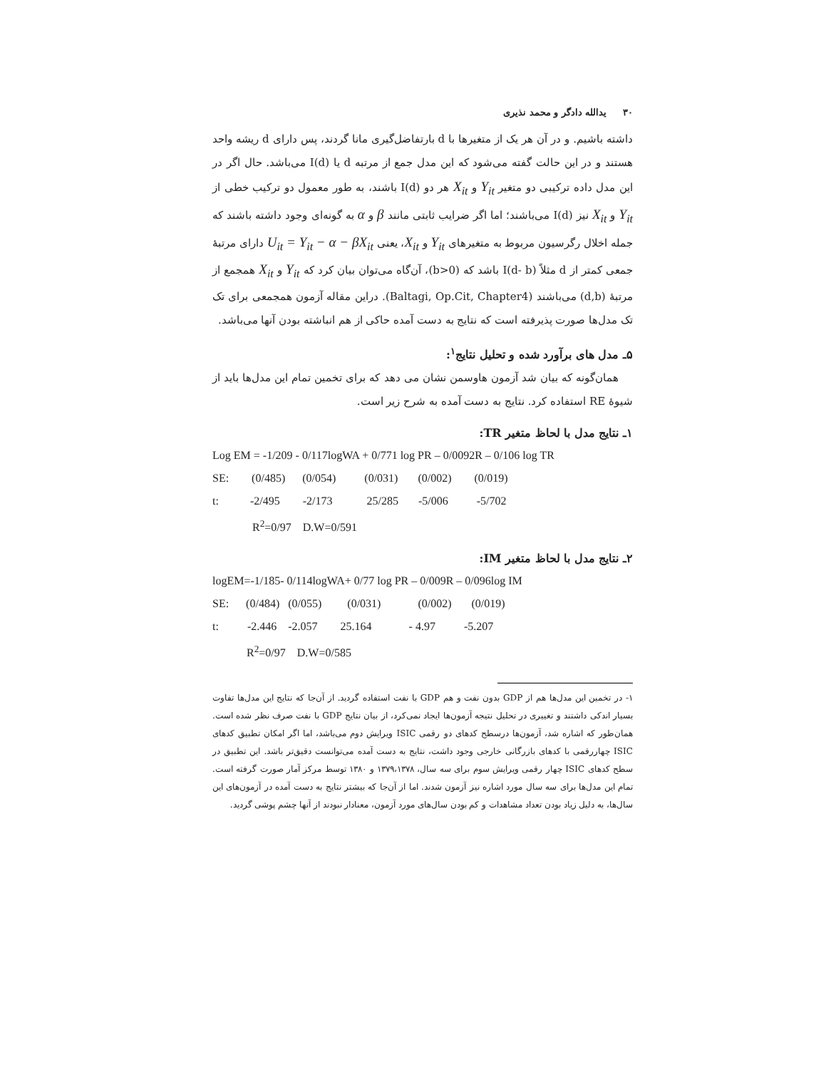۳۰ یدالله دادگر و محمد نذیری
داشته باشیم. و در آن هر یک از متغیرها با d بارتفاضل‌گیری مانا گردند، پس دارای d ریشه واحد هستند و در این حالت گفته می‌شود که این مدل جمع از مرتبه d یا I(d) می‌باشد. حال اگر در این مدل داده ترکیبی دو متغیر Y<sub>it</sub> و X<sub>it</sub> هر دو I(d) باشند، به طور معمول دو ترکیب خطی از Y<sub>it</sub> و X<sub>it</sub> نیز I(d) می‌باشند؛ اما اگر ضرایب ثابتی مانند β و α به گونه‌ای وجود داشته باشند که جمله اخلال رگرسیون مربوط به متغیرهای Y<sub>it</sub> و X<sub>it</sub>، یعنی U<sub>it</sub> = Y<sub>it</sub> − α − βX<sub>it</sub> دارای مرتبهٔ جمعی کمتر از d مثلاً I(d- b) باشد که (b>0)، آن‌گاه می‌توان بیان کرد که Y<sub>it</sub> و X<sub>it</sub> همجمع از مرتبهٔ (d,b) می‌باشند (Baltagi, Op.Cit, Chapter4). دراین مقاله آزمون همجمعی برای تک تک مدل‌ها صورت پذیرفته است که نتایج به دست آمده حاکی از هم انباشته بودن آنها می‌باشد.
۵ـ مدل های برآورد شده و تحلیل نتایج<sup>۱</sup>:
همان‌گونه که بیان شد آزمون هاوسمن نشان می دهد که برای تخمین تمام این مدل‌ها باید از شیوۀ RE استفاده کرد. نتایج به دست آمده به شرح زیر است.
۱ـ نتایج مدل با لحاظ متغیر TR:
Log EM = -1/209 - 0/117logWA + 0/771 log PR – 0/0092R – 0/106 log TR SE: (0/485) (0/054) (0/031) (0/002) (0/019) t: -2/495 -2/173 25/285 -5/006 -5/702 R<sup>2</sup>=0/97 D.W=0/591
۲ـ نتایج مدل با لحاظ متغیر IM:
logEM=-1/185- 0/114logWA+ 0/77 log PR – 0/009R – 0/096log IM SE: (0/484) (0/055) (0/031) (0/002) (0/019) t: -2.446 -2.057 25.164 - 4.97 -5.207 R<sup>2</sup>=0/97 D.W=0/585
۱- در تخمین این مدل‌ها هم از GDP بدون نفت و هم GDP با نفت استفاده گردید. از آن‌جا که نتایج این مدل‌ها تفاوت بسیار اندکی داشتند و تغییری در تحلیل نتیجه آزمون‌ها ایجاد نمی‌کرد، از بیان نتایج GDP با نفت صرف نظر شده است. همان‌طور که اشاره شد، آزمون‌ها درسطح کدهای دو رقمی ISIC ویرایش دوم می‌باشد، اما اگر امکان تطبیق کدهای ISIC چهاررقمی با کدهای بازرگانی خارجی وجود داشت، نتایج به دست آمده می‌توانست دقیق‌تر باشد. این تطبیق در سطح کدهای ISIC چهار رقمی ویرایش سوم برای سه سال، ۱۳۷۹،۱۳۷۸ و ۱۳۸۰ توسط مرکز آمار صورت گرفته است. تمام این مدل‌ها برای سه سال مورد اشاره نیز آزمون شدند. اما از آن‌جا که بیشتر نتایج به دست آمده در آزمون‌های این سال‌ها، به دلیل زیاد بودن تعداد مشاهدات و کم بودن سال‌های مورد آزمون، معنادار نبودند از آنها چشم پوشی گردید.